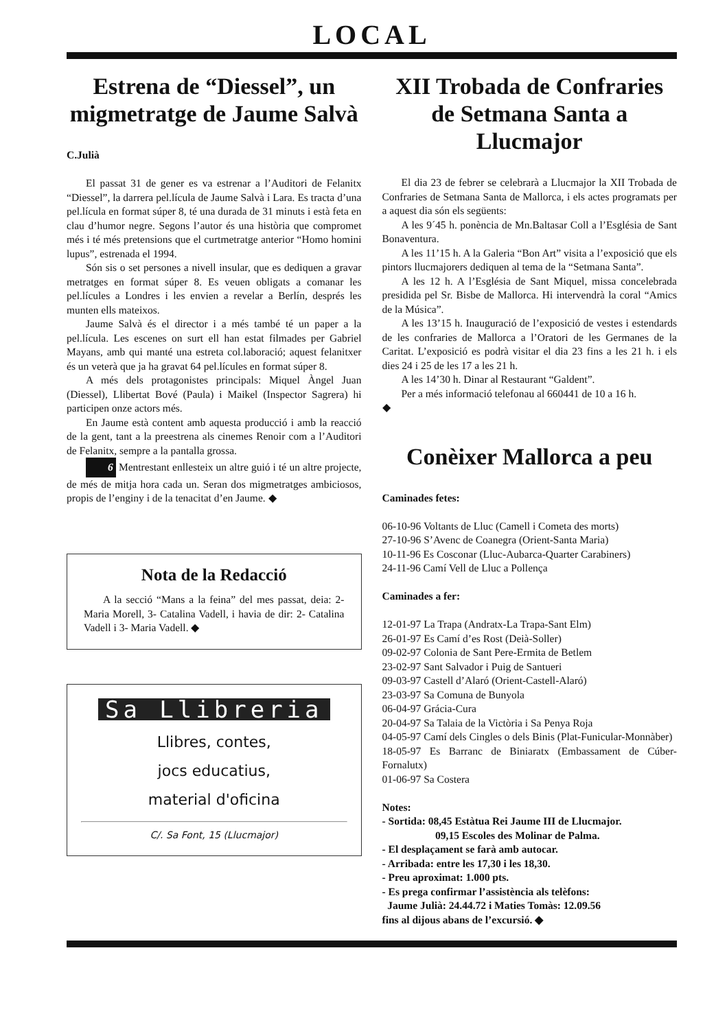LOCAL
Estrena de “Diessel”, un migmetratge de Jaume Salvà
C.Julià
El passat 31 de gener es va estrenar a l’Auditori de Felanitx “Diessel”, la darrera pel.lícula de Jaume Salvà i Lara. Es tracta d’una pel.lícula en format súper 8, té una durada de 31 minuts i està feta en clau d’humor negre. Segons l’autor és una història que compromet més i té més pretensions que el curtmetratge anterior “Homo homini lupus”, estrenada el 1994.
Són sis o set persones a nivell insular, que es dediquen a gravar metratges en format súper 8. Es veuen obligats a comanar les pel.lícules a Londres i les envien a revelar a Berlín, després les munten ells mateixos.
Jaume Salvà és el director i a més també té un paper a la pel.lícula. Les escenes on surt ell han estat filmades per Gabriel Mayans, amb qui manté una estreta col.laboració; aquest felanitxer és un veterà que ja ha gravat 64 pel.lícules en format súper 8.
A més dels protagonistes principals: Miquel Àngel Juan (Diessel), Llibertat Bové (Paula) i Maikel (Inspector Sagrera) hi participen onze actors més.
En Jaume està content amb aquesta producció i amb la reacció de la gent, tant a la preestrena als cinemes Renoir com a l’Auditori de Felanitx, sempre a la pantalla grossa.
6 Mentrestant enllesteix un altre guió i té un altre projecte, de més de mitja hora cada un. Seran dos migmetratges ambiciosos, propis de l’enginy i de la tenacitat d’en Jaume. ◆
Nota de la Redacció
A la secció “Mans a la feina” del mes passat, deia: 2- Maria Morell, 3- Catalina Vadell, i havia de dir: 2- Catalina Vadell i 3- Maria Vadell. ◆
Sa Llibreria
Llibres, contes,
jocs educatius,
material d'oficina
C/. Sa Font, 15 (Llucmajor)
XII Trobada de Confraries de Setmana Santa a Llucmajor
El dia 23 de febrer se celebrarà a Llucmajor la XII Trobada de Confraries de Setmana Santa de Mallorca, i els actes programats per a aquest dia són els següents:
A les 9´45 h. ponència de Mn.Baltasar Coll a l’Església de Sant Bonaventura.
A les 11’15 h. A la Galeria “Bon Art” visita a l’exposició que els pintors llucmajorers dediquen al tema de la “Setmana Santa”.
A les 12 h. A l’Església de Sant Miquel, missa concelebrada presidida pel Sr. Bisbe de Mallorca. Hi intervendrà la coral “Amics de la Música”.
A les 13’15 h. Inauguració de l’exposició de vestes i estendards de les confraries de Mallorca a l’Oratori de les Germanes de la Caritat. L’exposició es podrà visitar el dia 23 fins a les 21 h. i els dies 24 i 25 de les 17 a les 21 h.
A les 14’30 h. Dinar al Restaurant “Galdent”.
Per a més informació telefonau al 660441 de 10 a 16 h.
◆
Conèixer Mallorca a peu
Caminades fetes:
06-10-96 Voltants de Lluc (Camell i Cometa des morts)
27-10-96 S’Avenc de Coanegra (Orient-Santa Maria)
10-11-96 Es Cosconar (Lluc-Aubarca-Quarter Carabiners)
24-11-96 Camí Vell de Lluc a Pollença
Caminades a fer:
12-01-97 La Trapa (Andratx-La Trapa-Sant Elm)
26-01-97 Es Camí d’es Rost (Deià-Soller)
09-02-97 Colonia de Sant Pere-Ermita de Betlem
23-02-97 Sant Salvador i Puig de Santueri
09-03-97 Castell d’Alaró (Orient-Castell-Alaró)
23-03-97 Sa Comuna de Bunyola
06-04-97 Grácia-Cura
20-04-97 Sa Talaia de la Victòria i Sa Penya Roja
04-05-97 Camí dels Cingles o dels Binis (Plat-Funicular-Monnàber)
18-05-97 Es Barranc de Biniaratx (Embassament de Cúber-Fornalutx)
01-06-97 Sa Costera
Notes:
- Sortida: 08,45 Estàtua Rei Jaume III de Llucmajor.
09,15 Escoles des Molinar de Palma.
- El desplaçament se farà amb autocar.
- Arribada: entre les 17,30 i les 18,30.
- Preu aproximat: 1.000 pts.
- Es prega confirmar l’assistència als telèfons:
Jaume Julià: 24.44.72 i Maties Tomàs: 12.09.56
fins al dijous abans de l’excursió. ◆